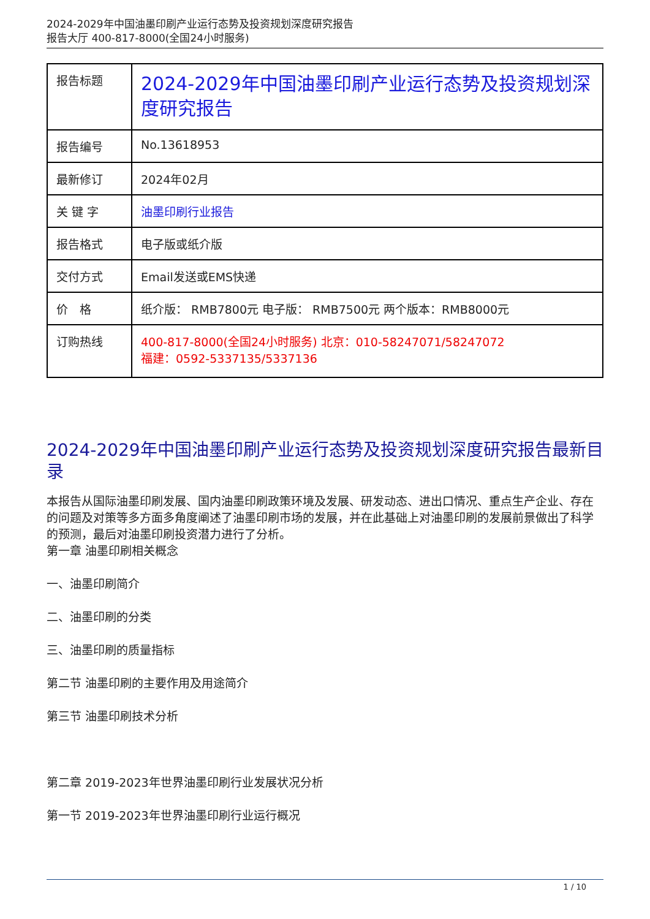2024-2029年中国油墨印刷产业运行态势及投资规划深度研究报告
报告大厅 400-817-8000(全国24小时服务)
| 报告标题 | 2024-2029年中国油墨印刷产业运行态势及投资规划深度研究报告 |
| 报告编号 | No.13618953 |
| 最新修订 | 2024年02月 |
| 关 键 字 | 油墨印刷行业报告 |
| 报告格式 | 电子版或纸介版 |
| 交付方式 | Email发送或EMS快递 |
| 价 格 | 纸介版： RMB7800元 电子版： RMB7500元 两个版本：RMB8000元 |
| 订购热线 | 400-817-8000(全国24小时服务) 北京：010-58247071/58247072 福建：0592-5337135/5337136 |
2024-2029年中国油墨印刷产业运行态势及投资规划深度研究报告最新目录
本报告从国际油墨印刷发展、国内油墨印刷政策环境及发展、研发动态、进出口情况、重点生产企业、存在的问题及对策等多方面多角度阐述了油墨印刷市场的发展，并在此基础上对油墨印刷的发展前景做出了科学的预测，最后对油墨印刷投资潜力进行了分析。
第一章 油墨印刷相关概念
一、油墨印刷简介
二、油墨印刷的分类
三、油墨印刷的质量指标
第二节 油墨印刷的主要作用及用途简介
第三节 油墨印刷技术分析
第二章 2019-2023年世界油墨印刷行业发展状况分析
第一节 2019-2023年世界油墨印刷行业运行概况
1 / 10